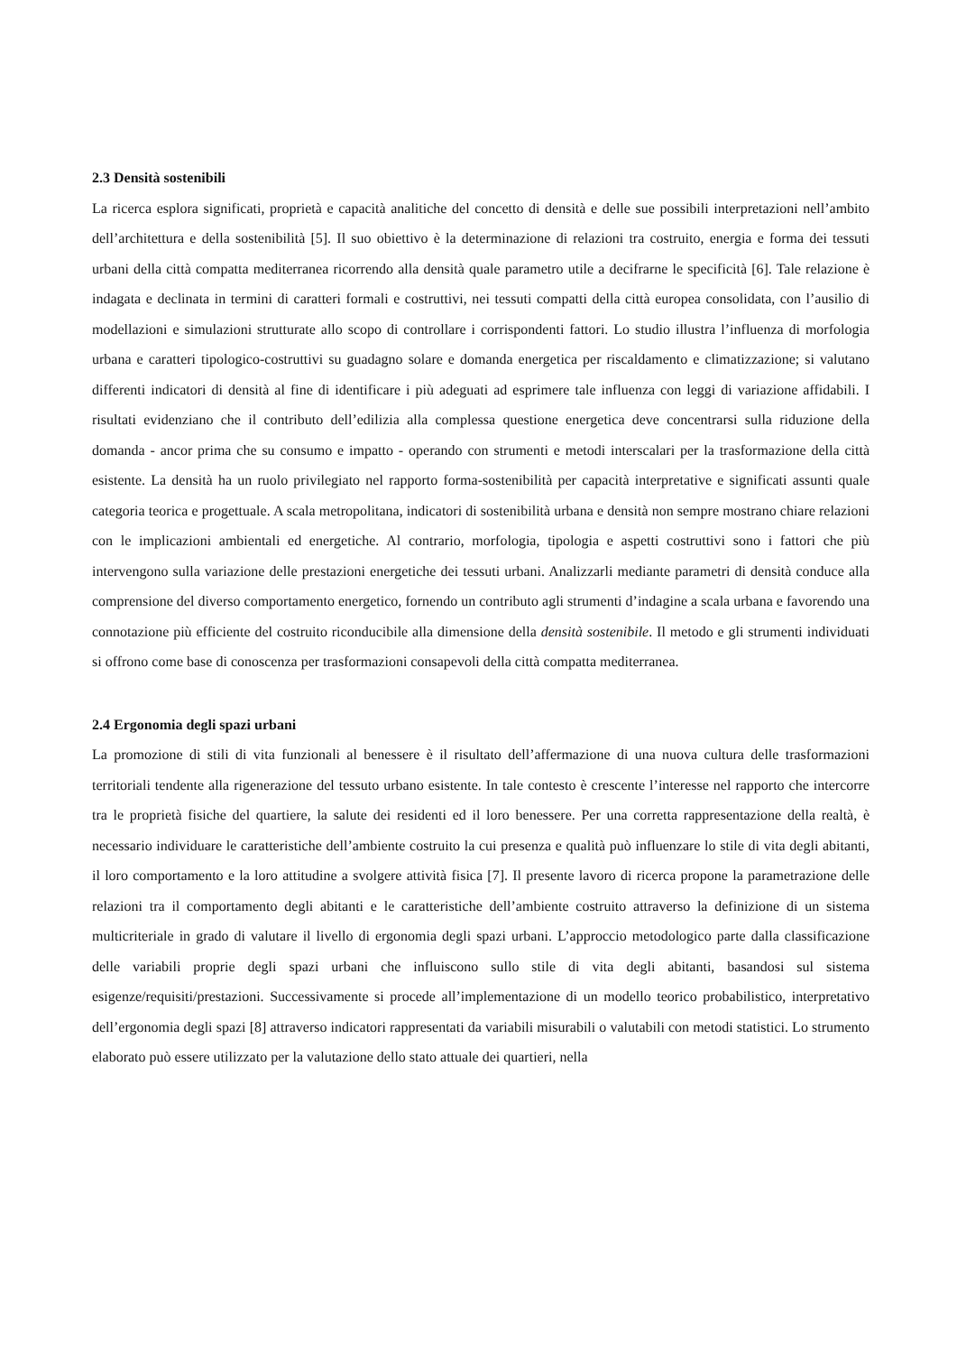2.3 Densità sostenibili
La ricerca esplora significati, proprietà e capacità analitiche del concetto di densità e delle sue possibili interpretazioni nell’ambito dell’architettura e della sostenibilità [5]. Il suo obiettivo è la determinazione di relazioni tra costruito, energia e forma dei tessuti urbani della città compatta mediterranea ricorrendo alla densità quale parametro utile a decifrarne le specificità [6]. Tale relazione è indagata e declinata in termini di caratteri formali e costruttivi, nei tessuti compatti della città europea consolidata, con l’ausilio di modellazioni e simulazioni strutturate allo scopo di controllare i corrispondenti fattori. Lo studio illustra l’influenza di morfologia urbana e caratteri tipologico-costruttivi su guadagno solare e domanda energetica per riscaldamento e climatizzazione; si valutano differenti indicatori di densità al fine di identificare i più adeguati ad esprimere tale influenza con leggi di variazione affidabili. I risultati evidenziano che il contributo dell’edilizia alla complessa questione energetica deve concentrarsi sulla riduzione della domanda - ancor prima che su consumo e impatto - operando con strumenti e metodi interscalari per la trasformazione della città esistente. La densità ha un ruolo privilegiato nel rapporto forma-sostenibilità per capacità interpretative e significati assunti quale categoria teorica e progettuale. A scala metropolitana, indicatori di sostenibilità urbana e densità non sempre mostrano chiare relazioni con le implicazioni ambientali ed energetiche. Al contrario, morfologia, tipologia e aspetti costruttivi sono i fattori che più intervengono sulla variazione delle prestazioni energetiche dei tessuti urbani. Analizzarli mediante parametri di densità conduce alla comprensione del diverso comportamento energetico, fornendo un contributo agli strumenti d’indagine a scala urbana e favorendo una connotazione più efficiente del costruito riconducibile alla dimensione della densità sostenibile. Il metodo e gli strumenti individuati si offrono come base di conoscenza per trasformazioni consapevoli della città compatta mediterranea.
2.4 Ergonomia degli spazi urbani
La promozione di stili di vita funzionali al benessere è il risultato dell’affermazione di una nuova cultura delle trasformazioni territoriali tendente alla rigenerazione del tessuto urbano esistente. In tale contesto è crescente l’interesse nel rapporto che intercorre tra le proprietà fisiche del quartiere, la salute dei residenti ed il loro benessere. Per una corretta rappresentazione della realtà, è necessario individuare le caratteristiche dell’ambiente costruito la cui presenza e qualità può influenzare lo stile di vita degli abitanti, il loro comportamento e la loro attitudine a svolgere attività fisica [7]. Il presente lavoro di ricerca propone la parametrazione delle relazioni tra il comportamento degli abitanti e le caratteristiche dell’ambiente costruito attraverso la definizione di un sistema multicriteriale in grado di valutare il livello di ergonomia degli spazi urbani. L’approccio metodologico parte dalla classificazione delle variabili proprie degli spazi urbani che influiscono sullo stile di vita degli abitanti, basandosi sul sistema esigenze/requisiti/prestazioni. Successivamente si procede all’implementazione di un modello teorico probabilistico, interpretativo dell’ergonomia degli spazi [8] attraverso indicatori rappresentati da variabili misurabili o valutabili con metodi statistici. Lo strumento elaborato può essere utilizzato per la valutazione dello stato attuale dei quartieri, nella